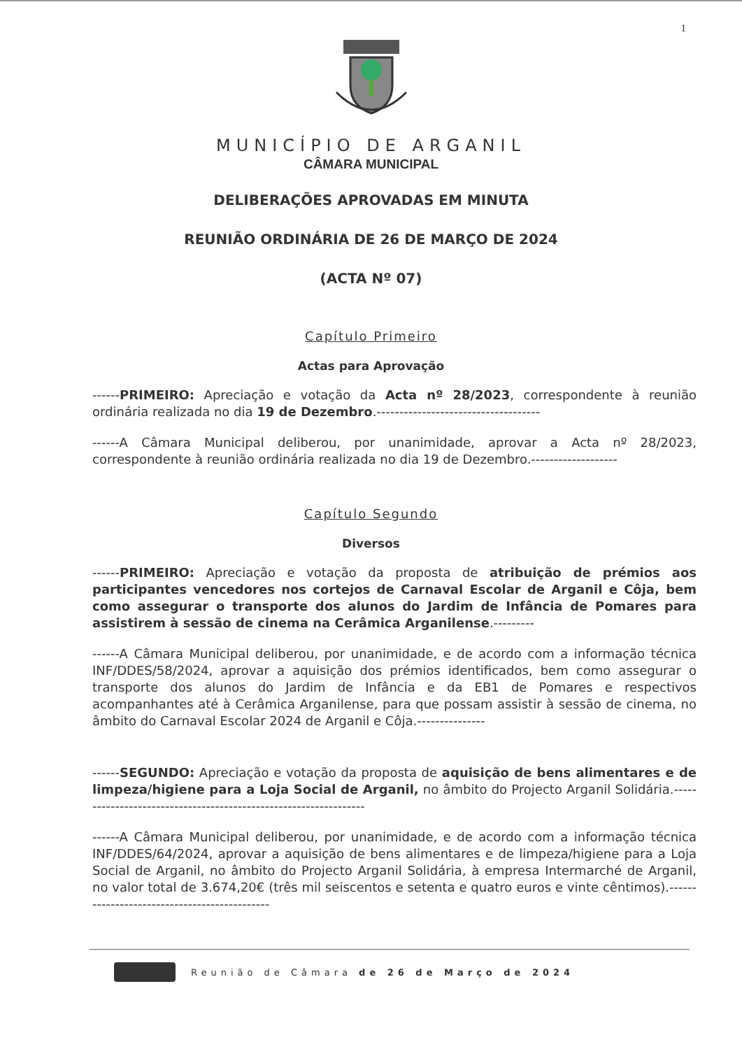1
MUNICÍPIO DE ARGANIL
CÂMARA MUNICIPAL
DELIBERAÇÕES APROVADAS EM MINUTA
REUNIÃO ORDINÁRIA DE 26 DE MARÇO DE 2024
(ACTA Nº 07)
Capítulo Primeiro
Actas para Aprovação
------PRIMEIRO: Apreciação e votação da Acta nº 28/2023, correspondente à reunião ordinária realizada no dia 19 de Dezembro.------------------------------------
------A Câmara Municipal deliberou, por unanimidade, aprovar a Acta nº 28/2023, correspondente à reunião ordinária realizada no dia 19 de Dezembro.-------------------
Capítulo Segundo
Diversos
------PRIMEIRO: Apreciação e votação da proposta de atribuição de prémios aos participantes vencedores nos cortejos de Carnaval Escolar de Arganil e Côja, bem como assegurar o transporte dos alunos do Jardim de Infância de Pomares para assistirem à sessão de cinema na Cerâmica Arganilense.---------
------A Câmara Municipal deliberou, por unanimidade, e de acordo com a informação técnica INF/DDES/58/2024, aprovar a aquisição dos prémios identificados, bem como assegurar o transporte dos alunos do Jardim de Infância e da EB1 de Pomares e respectivos acompanhantes até à Cerâmica Arganilense, para que possam assistir à sessão de cinema, no âmbito do Carnaval Escolar 2024 de Arganil e Côja.---------------
------SEGUNDO: Apreciação e votação da proposta de aquisição de bens alimentares e de limpeza/higiene para a Loja Social de Arganil, no âmbito do Projecto Arganil Solidária.-----------------------------------------------------------------
------A Câmara Municipal deliberou, por unanimidade, e de acordo com a informação técnica INF/DDES/64/2024, aprovar a aquisição de bens alimentares e de limpeza/higiene para a Loja Social de Arganil, no âmbito do Projecto Arganil Solidária, à empresa Intermarché de Arganil, no valor total de 3.674,20€ (três mil seiscentos e setenta e quatro euros e vinte cêntimos).---------------------------------------------
Reunião de Câmara de 26 de Março de 2024